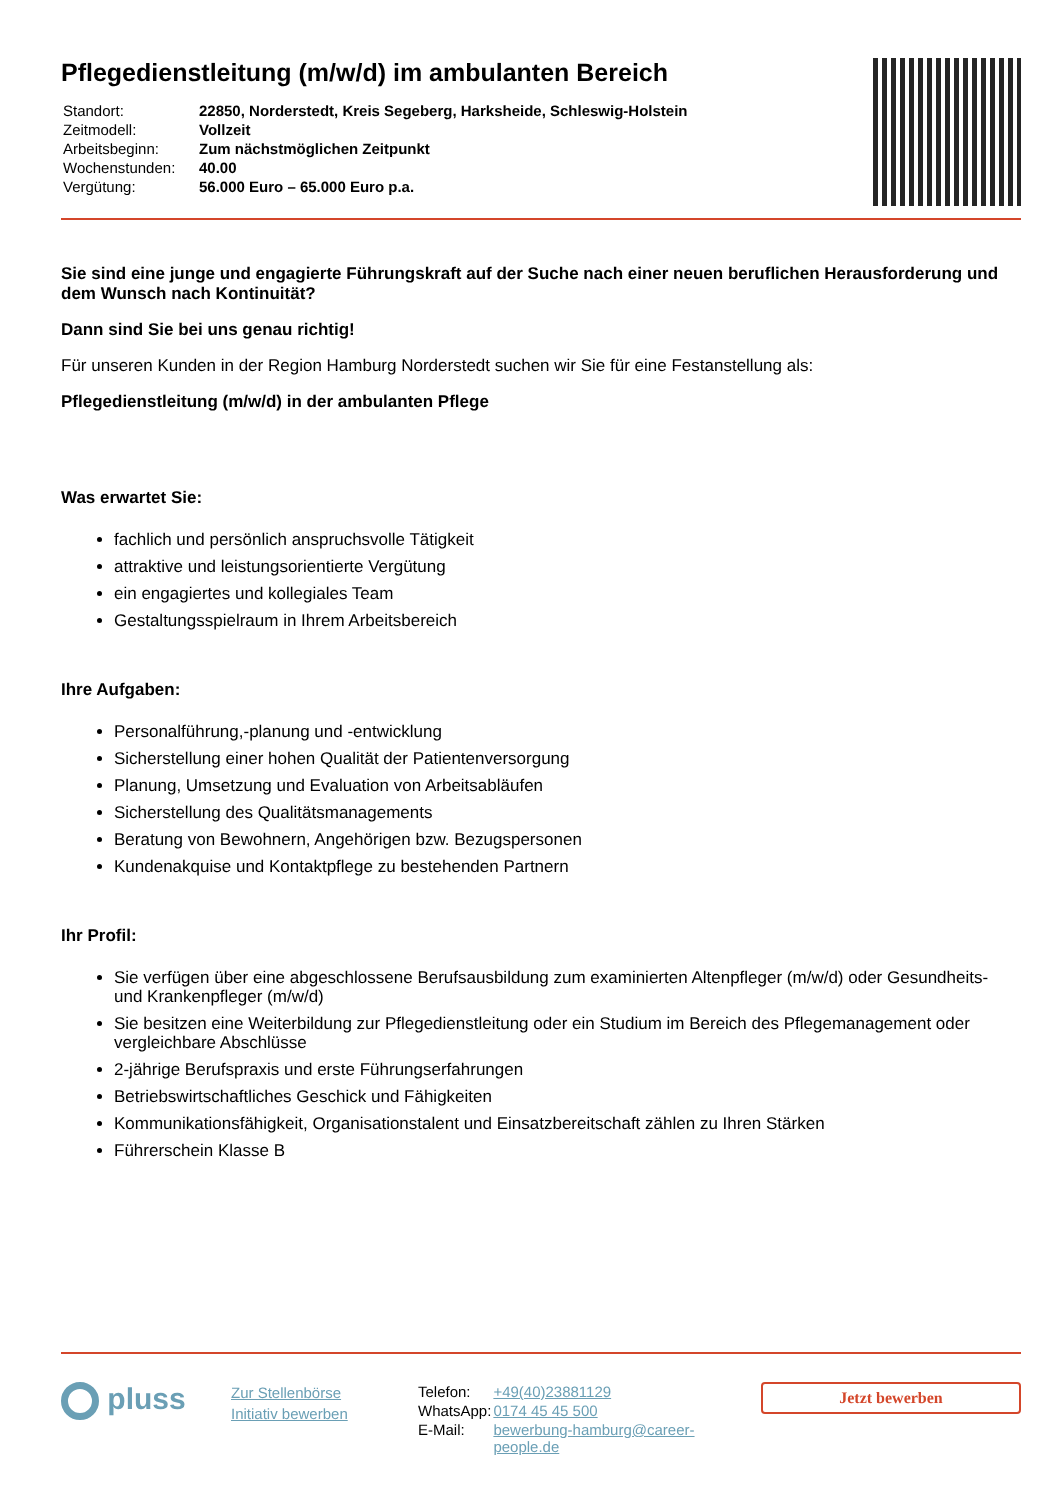Pflegedienstleitung (m/w/d) im ambulanten Bereich
| Standort: | 22850, Norderstedt, Kreis Segeberg, Harksheide, Schleswig-Holstein |
| Zeitmodell: | Vollzeit |
| Arbeitsbeginn: | Zum nächstmöglichen Zeitpunkt |
| Wochenstunden: | 40.00 |
| Vergütung: | 56.000 Euro – 65.000 Euro p.a. |
Sie sind eine junge und engagierte Führungskraft auf der Suche nach einer neuen beruflichen Herausforderung und dem Wunsch nach Kontinuität?
Dann sind Sie bei uns genau richtig!
Für unseren Kunden in der Region Hamburg Norderstedt suchen wir Sie für eine Festanstellung als:
Pflegedienstleitung (m/w/d) in der ambulanten Pflege
Was erwartet Sie:
fachlich und persönlich anspruchsvolle Tätigkeit
attraktive und leistungsorientierte Vergütung
ein engagiertes und kollegiales Team
Gestaltungsspielraum in Ihrem Arbeitsbereich
Ihre Aufgaben:
Personalführung,-planung und -entwicklung
Sicherstellung einer hohen Qualität der Patientenversorgung
Planung, Umsetzung und Evaluation von Arbeitsabläufen
Sicherstellung des Qualitätsmanagements
Beratung von Bewohnern, Angehörigen bzw. Bezugspersonen
Kundenakquise und Kontaktpflege zu bestehenden Partnern
Ihr Profil:
Sie verfügen über eine abgeschlossene Berufsausbildung zum examinierten Altenpfleger (m/w/d) oder Gesundheits- und Krankenpfleger (m/w/d)
Sie besitzen eine Weiterbildung zur Pflegedienstleitung oder ein Studium im Bereich des Pflegemanagement oder vergleichbare Abschlüsse
2-jährige Berufspraxis und erste Führungserfahrungen
Betriebswirtschaftliches Geschick und Fähigkeiten
Kommunikationsfähigkeit, Organisationstalent und Einsatzbereitschaft zählen zu Ihren Stärken
Führerschein Klasse B
pluss
Zur Stellenbörse
Initiativ bewerben
| Telefon: | +49(40)23881129 |
| WhatsApp: | 0174 45 45 500 |
| E-Mail: | bewerbung-hamburg@career-people.de |
Jetzt bewerben